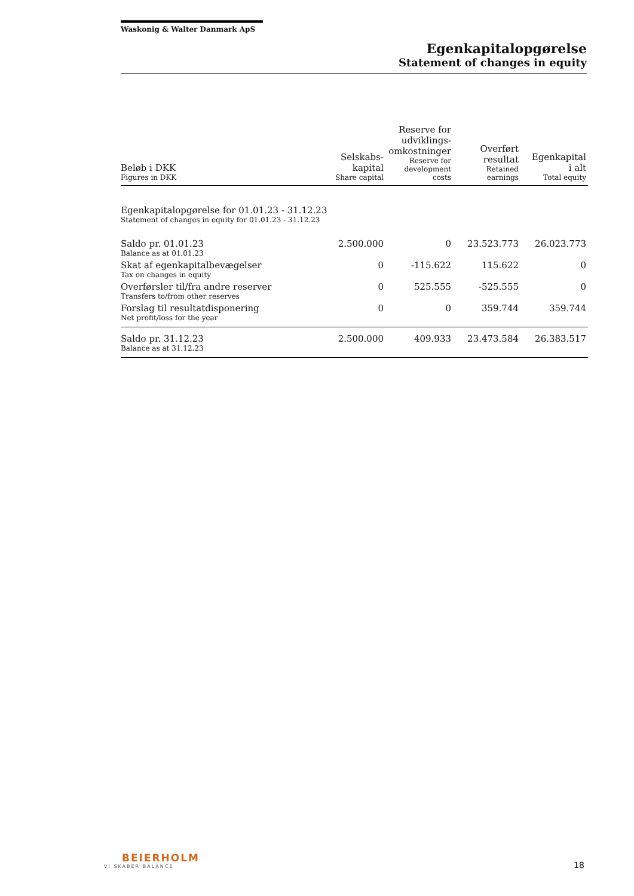Waskonig & Walter Danmark ApS
Egenkapitalopgørelse
Statement of changes in equity
| Beløb i DKK Figures in DKK | Selskabs- kapital Share capital | Reserve for udviklings- omkostninger Reserve for development costs | Overført resultat Retained earnings | Egenkapital i alt Total equity |
| --- | --- | --- | --- | --- |
| Egenkapitalopgørelse for 01.01.23 - 31.12.23 Statement of changes in equity for 01.01.23 - 31.12.23 | | | | |
| Saldo pr. 01.01.23 Balance as at 01.01.23 | 2.500.000 | 0 | 23.523.773 | 26.023.773 |
| Skat af egenkapitalbevægelser Tax on changes in equity | 0 | -115.622 | 115.622 | 0 |
| Overførsler til/fra andre reserver Transfers to/from other reserves | 0 | 525.555 | -525.555 | 0 |
| Forslag til resultatdisponering Net profit/loss for the year | 0 | 0 | 359.744 | 359.744 |
| Saldo pr. 31.12.23 Balance as at 31.12.23 | 2.500.000 | 409.933 | 23.473.584 | 26.383.517 |
BEIERHOLM
VI SKABER BALANCE
18